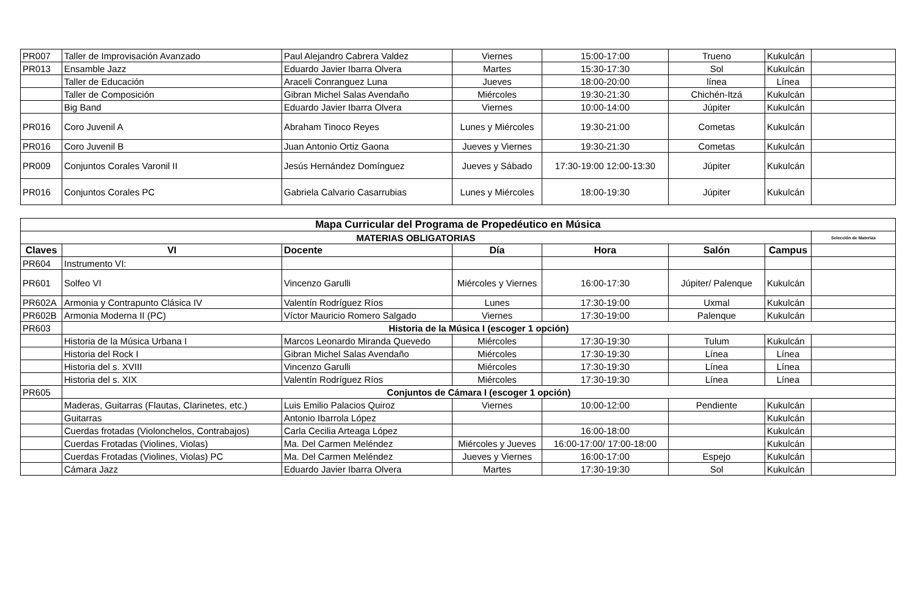| PR007 | Taller de Improvisación Avanzado | Paul Alejandro Cabrera Valdez | Viernes | 15:00-17:00 | Trueno | Kukulcán | |
| PR013 | Ensamble Jazz | Eduardo Javier Ibarra Olvera | Martes | 15:30-17:30 | Sol | Kukulcán | |
| | Taller de Educación | Araceli Conranguez Luna | Jueves | 18:00-20:00 | línea | Línea | |
| | Taller de Composición | Gibran Michel Salas Avendaño | Miércoles | 19:30-21:30 | Chichén-Itzá | Kukulcán | |
| | Big Band | Eduardo Javier Ibarra Olvera | Viernes | 10:00-14:00 | Júpiter | Kukulcán | |
| PR016 | Coro Juvenil A | Abraham Tinoco Reyes | Lunes y Miércoles | 19:30-21:00 | Cometas | Kukulcán | |
| PR016 | Coro Juvenil B | Juan Antonio Ortiz Gaona | Jueves y Viernes | 19:30-21:30 | Cometas | Kukulcán | |
| PR009 | Conjuntos Corales Varonil II | Jesús Hernández Domínguez | Jueves y Sábado | 17:30-19:00 12:00-13:30 | Júpiter | Kukulcán | |
| PR016 | Conjuntos Corales PC | Gabriela Calvario Casarrubias | Lunes y Miércoles | 18:00-19:30 | Júpiter | Kukulcán | |
| Mapa Curricular del Programa de Propedéutico en Música | | | | | | | |
| MATERIAS OBLIGATORIAS | | | | | | | Selección de Materias |
| Claves | VI | Docente | Día | Hora | Salón | Campus | |
| PR604 | Instrumento VI: | | | | | | |
| PR601 | Solfeo VI | Vincenzo Garulli | Miércoles y Viernes | 16:00-17:30 | Júpiter/ Palenque | Kukulcán | |
| PR602A | Armonia y Contrapunto Clásica IV | Valentín Rodríguez Ríos | Lunes | 17:30-19:00 | Uxmal | Kukulcán | |
| PR602B | Armonia Moderna II (PC) | Víctor Mauricio Romero Salgado | Viernes | 17:30-19:00 | Palenque | Kukulcán | |
| PR603 | Historia de la Música I (escoger 1 opción) | | | | | | |
| | Historia de la Música Urbana I | Marcos Leonardo Miranda Quevedo | Miércoles | 17:30-19:30 | Tulum | Kukulcán | |
| | Historia del Rock I | Gibran Michel Salas Avendaño | Miércoles | 17:30-19:30 | Línea | Línea | |
| | Historia del s. XVIII | Vincenzo Garulli | Miércoles | 17:30-19:30 | Línea | Línea | |
| | Historia del s. XIX | Valentín Rodríguez Ríos | Miércoles | 17:30-19:30 | Línea | Línea | |
| PR605 | Conjuntos de Cámara I (escoger 1 opción) | | | | | | |
| | Maderas, Guitarras (Flautas, Clarinetes, etc.) | Luis Emilio Palacios Quiroz | Viernes | 10:00-12:00 | Pendiente | Kukulcán | |
| | Guitarras | Antonio Ibarrola López | | | | Kukulcán | |
| | Cuerdas frotadas (Violonchelos, Contrabajos) | Carla Cecilia Arteaga López | | 16:00-18:00 | | Kukulcán | |
| | Cuerdas Frotadas (Violines, Violas) | Ma. Del Carmen Meléndez | Miércoles y Jueves | 16:00-17:00/ 17:00-18:00 | | Kukulcán | |
| | Cuerdas Frotadas (Violines, Violas) PC | Ma. Del Carmen Meléndez | Jueves y Viernes | 16:00-17:00 | Espejo | Kukulcán | |
| | Cámara Jazz | Eduardo Javier Ibarra Olvera | Martes | 17:30-19:30 | Sol | Kukulcán | |